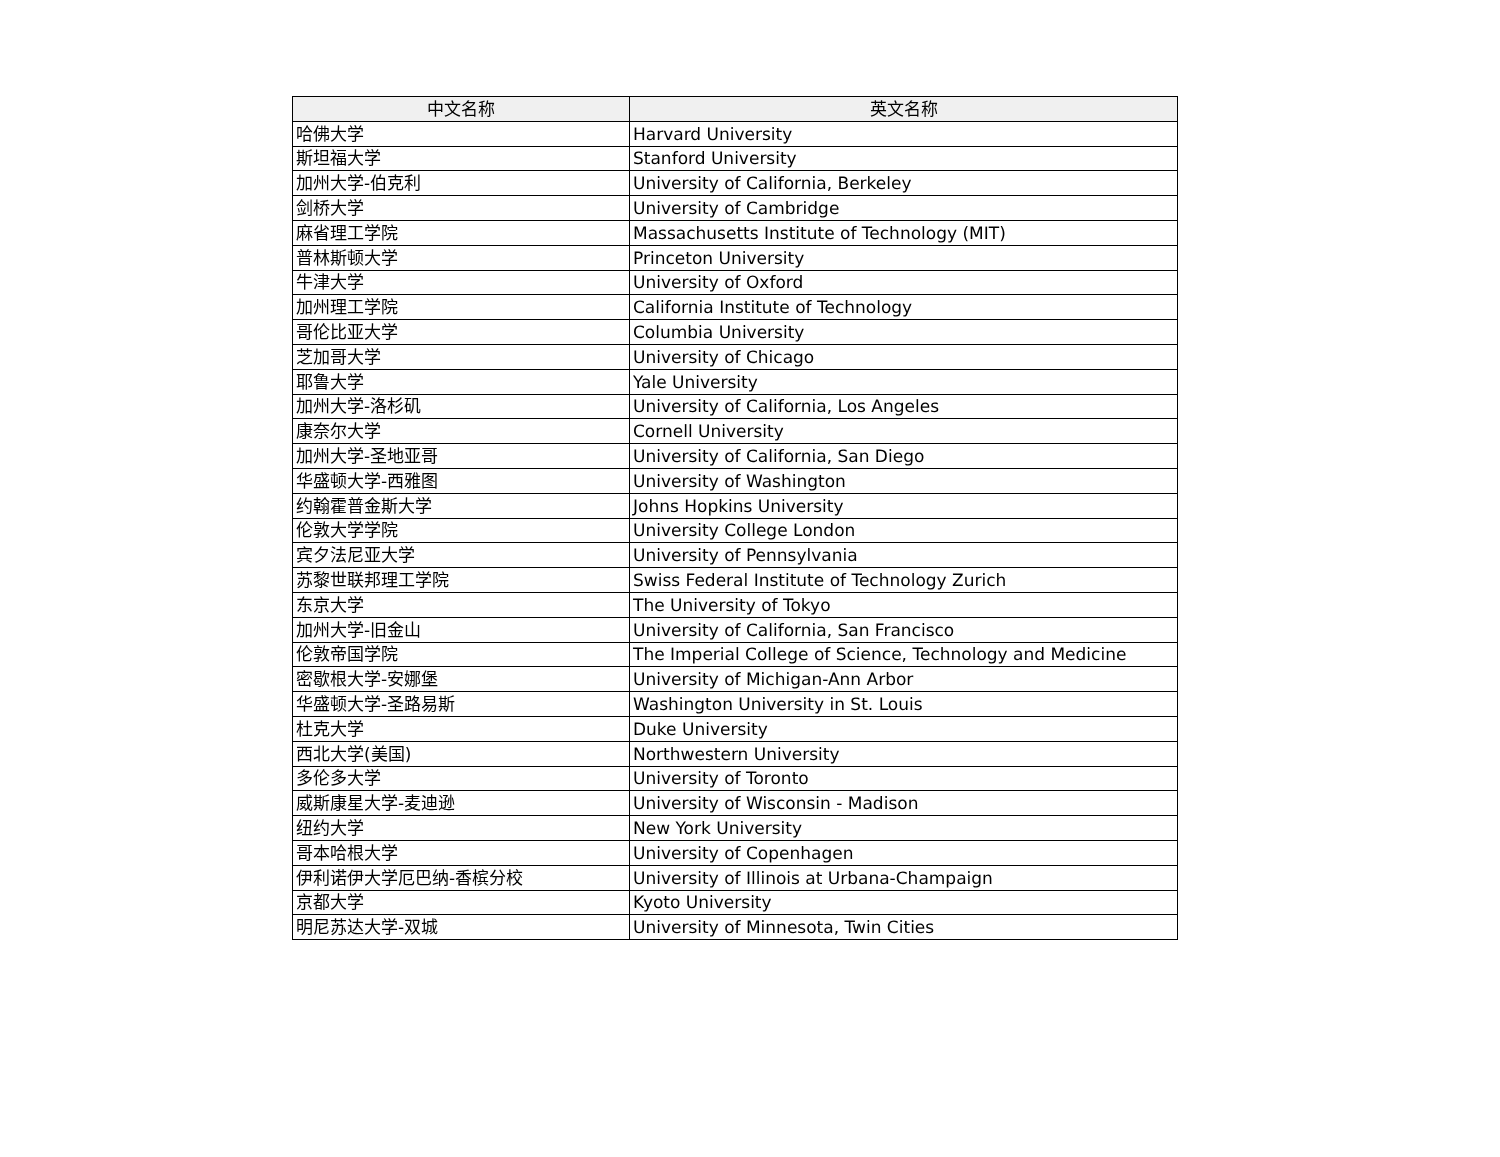| 中文名称 | 英文名称 |
| --- | --- |
| 哈佛大学 | Harvard University |
| 斯坦福大学 | Stanford University |
| 加州大学-伯克利 | University of California, Berkeley |
| 剑桥大学 | University of Cambridge |
| 麻省理工学院 | Massachusetts Institute of Technology (MIT) |
| 普林斯顿大学 | Princeton University |
| 牛津大学 | University of Oxford |
| 加州理工学院 | California Institute of Technology |
| 哥伦比亚大学 | Columbia University |
| 芝加哥大学 | University of Chicago |
| 耶鲁大学 | Yale University |
| 加州大学-洛杉矶 | University of California, Los Angeles |
| 康奈尔大学 | Cornell University |
| 加州大学-圣地亚哥 | University of California, San Diego |
| 华盛顿大学-西雅图 | University of Washington |
| 约翰霍普金斯大学 | Johns Hopkins University |
| 伦敦大学学院 | University College London |
| 宾夕法尼亚大学 | University of Pennsylvania |
| 苏黎世联邦理工学院 | Swiss Federal Institute of Technology Zurich |
| 东京大学 | The University of Tokyo |
| 加州大学-旧金山 | University of California, San Francisco |
| 伦敦帝国学院 | The Imperial College of Science, Technology and Medicine |
| 密歇根大学-安娜堡 | University of Michigan-Ann Arbor |
| 华盛顿大学-圣路易斯 | Washington University in St. Louis |
| 杜克大学 | Duke University |
| 西北大学(美国) | Northwestern University |
| 多伦多大学 | University of Toronto |
| 威斯康星大学-麦迪逊 | University of Wisconsin - Madison |
| 纽约大学 | New York University |
| 哥本哈根大学 | University of Copenhagen |
| 伊利诺伊大学厄巴纳-香槟分校 | University of Illinois at Urbana-Champaign |
| 京都大学 | Kyoto University |
| 明尼苏达大学-双城 | University of Minnesota, Twin Cities |